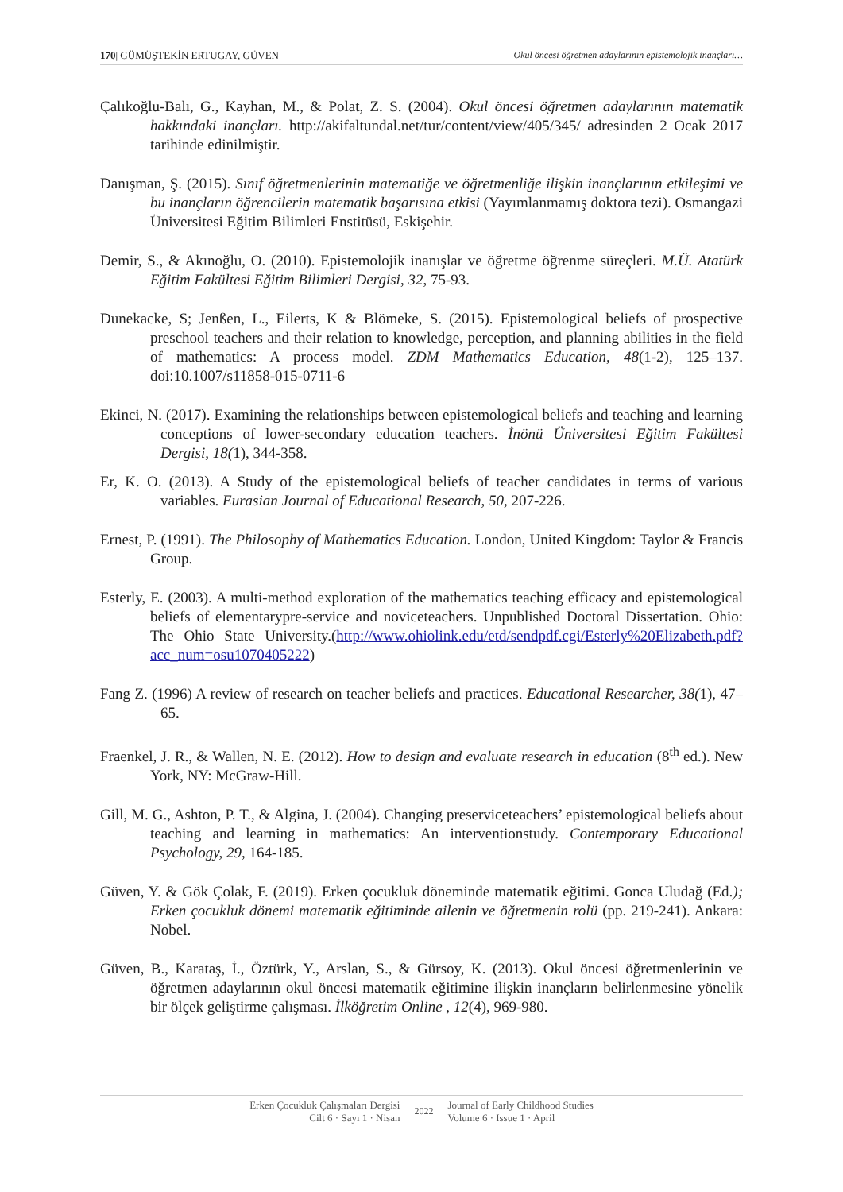170| GÜMÜŞTEKİN ERTUGAY, GÜVEN Okul öncesi öğretmen adaylarının epistemolojik inançları…
Çalıkoğlu-Balı, G., Kayhan, M., & Polat, Z. S. (2004). Okul öncesi öğretmen adaylarının matematik hakkındaki inançları. http://akifaltundal.net/tur/content/view/405/345/ adresinden 2 Ocak 2017 tarihinde edinilmiştir.
Danışman, Ş. (2015). Sınıf öğretmenlerinin matematiğe ve öğretmenliğe ilişkin inançlarının etkileşimi ve bu inançların öğrencilerin matematik başarısına etkisi (Yayımlanmamış doktora tezi). Osmangazi Üniversitesi Eğitim Bilimleri Enstitüsü, Eskişehir.
Demir, S., & Akınoğlu, O. (2010). Epistemolojik inanışlar ve öğretme öğrenme süreçleri. M.Ü. Atatürk Eğitim Fakültesi Eğitim Bilimleri Dergisi, 32, 75-93.
Dunekacke, S; Jenßen, L., Eilerts, K & Blömeke, S. (2015). Epistemological beliefs of prospective preschool teachers and their relation to knowledge, perception, and planning abilities in the field of mathematics: A process model. ZDM Mathematics Education, 48(1-2), 125–137. doi:10.1007/s11858-015-0711-6
Ekinci, N. (2017). Examining the relationships between epistemological beliefs and teaching and learning conceptions of lower-secondary education teachers. İnönü Üniversitesi Eğitim Fakültesi Dergisi, 18(1), 344-358.
Er, K. O. (2013). A Study of the epistemological beliefs of teacher candidates in terms of various variables. Eurasian Journal of Educational Research, 50, 207-226.
Ernest, P. (1991). The Philosophy of Mathematics Education. London, United Kingdom: Taylor & Francis Group.
Esterly, E. (2003). A multi-method exploration of the mathematics teaching efficacy and epistemological beliefs of elementarypre-service and noviceteachers. Unpublished Doctoral Dissertation. Ohio: The Ohio State University.(http://www.ohiolink.edu/etd/sendpdf.cgi/Esterly%20Elizabeth.pdf?acc_num=osu1070405222)
Fang Z. (1996) A review of research on teacher beliefs and practices. Educational Researcher, 38(1), 47–65.
Fraenkel, J. R., & Wallen, N. E. (2012). How to design and evaluate research in education (8<sup>th</sup> ed.). New York, NY: McGraw-Hill.
Gill, M. G., Ashton, P. T., & Algina, J. (2004). Changing preserviceteachers’ epistemological beliefs about teaching and learning in mathematics: An interventionstudy. Contemporary Educational Psychology, 29, 164-185.
Güven, Y. & Gök Çolak, F. (2019). Erken çocukluk döneminde matematik eğitimi. Gonca Uludağ (Ed.); Erken çocukluk dönemi matematik eğitiminde ailenin ve öğretmenin rolü (pp. 219-241). Ankara: Nobel.
Güven, B., Karataş, İ., Öztürk, Y., Arslan, S., & Gürsoy, K. (2013). Okul öncesi öğretmenlerinin ve öğretmen adaylarının okul öncesi matematik eğitimine ilişkin inançların belirlenmesine yönelik bir ölçek geliştirme çalışması. İlköğretim Online , 12(4), 969-980.
Erken Çocukluk Çalışmaları Dergisi
Cilt 6 · Sayı 1 · Nisan
2022
Journal of Early Childhood Studies
Volume 6 · Issue 1 · April